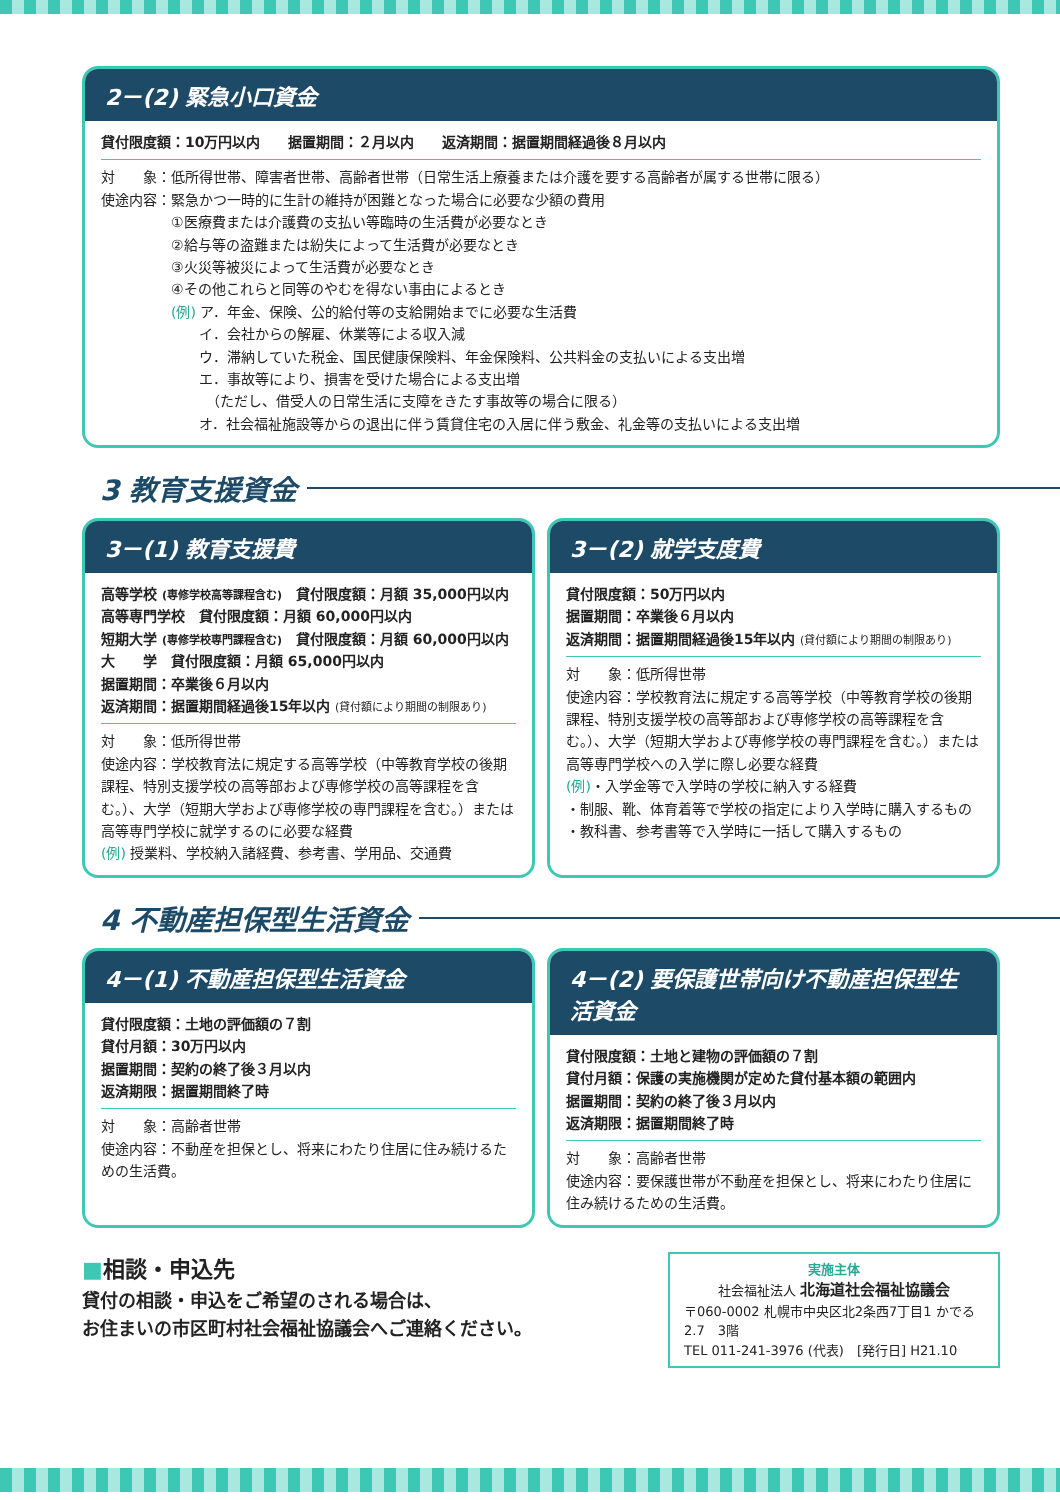2－(2) 緊急小口資金
貸付限度額：10万円以内　　据置期間：２月以内　　返済期間：据置期間経過後８月以内
対　　象：低所得世帯、障害者世帯、高齢者世帯（日常生活上療養または介護を要する高齢者が属する世帯に限る）
使途内容：緊急かつ一時的に生計の維持が困難となった場合に必要な少額の費用
　　　　　①医療費または介護費の支払い等臨時の生活費が必要なとき
　　　　　②給与等の盗難または紛失によって生活費が必要なとき
　　　　　③火災等被災によって生活費が必要なとき
　　　　　④その他これらと同等のやむを得ない事由によるとき
　　　　　(例) ア．年金、保険、公的給付等の支給開始までに必要な生活費
　　　　　　　イ．会社からの解雇、休業等による収入減
　　　　　　　ウ．滞納していた税金、国民健康保険料、年金保険料、公共料金の支払いによる支出増
　　　　　　　エ．事故等により、損害を受けた場合による支出増
　　　　　　　　（ただし、借受人の日常生活に支障をきたす事故等の場合に限る）
　　　　　　　オ．社会福祉施設等からの退出に伴う賃貸住宅の入居に伴う敷金、礼金等の支払いによる支出増
3 教育支援資金
3－(1) 教育支援費
高等学校 (専修学校高等課程含む)　貸付限度額：月額 35,000円以内
高等専門学校　貸付限度額：月額 60,000円以内
短期大学 (専修学校専門課程含む)　貸付限度額：月額 60,000円以内
大　　学　貸付限度額：月額 65,000円以内
据置期間：卒業後６月以内
返済期間：据置期間経過後15年以内 (貸付額により期間の制限あり)
対　　象：低所得世帯
使途内容：学校教育法に規定する高等学校（中等教育学校の後期課程、特別支援学校の高等部および専修学校の高等課程を含む。）、大学（短期大学および専修学校の専門課程を含む。）または高等専門学校に就学するのに必要な経費
(例) 授業料、学校納入諸経費、参考書、学用品、交通費
3－(2) 就学支度費
貸付限度額：50万円以内
据置期間：卒業後６月以内
返済期間：据置期間経過後15年以内 (貸付額により期間の制限あり)
対　　象：低所得世帯
使途内容：学校教育法に規定する高等学校（中等教育学校の後期課程、特別支援学校の高等部および専修学校の高等課程を含む。）、大学（短期大学および専修学校の専門課程を含む。）または高等専門学校への入学に際し必要な経費
(例)・入学金等で入学時の学校に納入する経費
・制服、靴、体育着等で学校の指定により入学時に購入するもの
・教科書、参考書等で入学時に一括して購入するもの
4 不動産担保型生活資金
4－(1) 不動産担保型生活資金
貸付限度額：土地の評価額の７割
貸付月額：30万円以内
据置期間：契約の終了後３月以内
返済期限：据置期間終了時
対　　象：高齢者世帯
使途内容：不動産を担保とし、将来にわたり住居に住み続けるための生活費。
4－(2) 要保護世帯向け不動産担保型生活資金
貸付限度額：土地と建物の評価額の７割
貸付月額：保護の実施機関が定めた貸付基本額の範囲内
据置期間：契約の終了後３月以内
返済期限：据置期間終了時
対　　象：高齢者世帯
使途内容：要保護世帯が不動産を担保とし、将来にわたり住居に住み続けるための生活費。
■相談・申込先
貸付の相談・申込をご希望のされる場合は、
お住まいの市区町村社会福祉協議会へご連絡ください。
実施主体
社会福祉法人 北海道社会福祉協議会
〒060-0002 札幌市中央区北2条西7丁目1 かでる2.7　3階
TEL 011-241-3976 (代表)　[発行日] H21.10